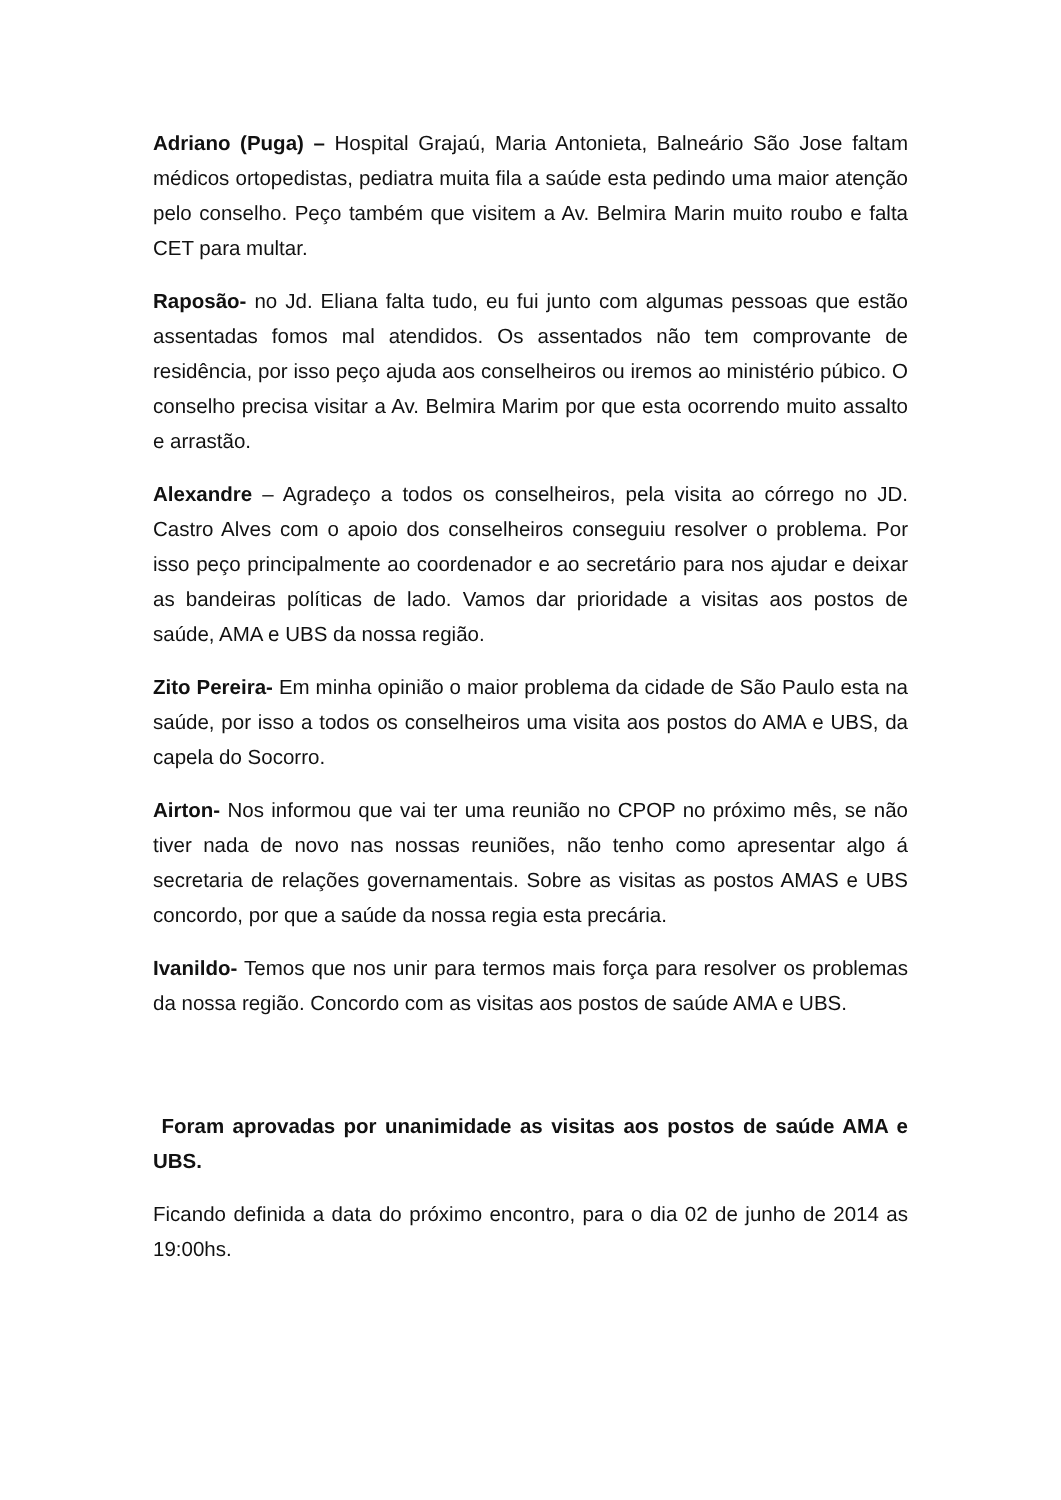Adriano (Puga) – Hospital Grajaú, Maria Antonieta, Balneário São Jose faltam médicos ortopedistas, pediatra muita fila a saúde esta pedindo uma maior atenção pelo conselho. Peço também que visitem a Av. Belmira Marin muito roubo e falta CET para multar.
Raposão- no Jd. Eliana falta tudo, eu fui junto com algumas pessoas que estão assentadas fomos mal atendidos. Os assentados não tem comprovante de residência, por isso peço ajuda aos conselheiros ou iremos ao ministério púbico. O conselho precisa visitar a Av. Belmira Marim por que esta ocorrendo muito assalto e arrastão.
Alexandre – Agradeço a todos os conselheiros, pela visita ao córrego no JD. Castro Alves com o apoio dos conselheiros conseguiu resolver o problema. Por isso peço principalmente ao coordenador e ao secretário para nos ajudar e deixar as bandeiras políticas de lado. Vamos dar prioridade a visitas aos postos de saúde, AMA e UBS da nossa região.
Zito Pereira- Em minha opinião o maior problema da cidade de São Paulo esta na saúde, por isso a todos os conselheiros uma visita aos postos do AMA e UBS, da capela do Socorro.
Airton- Nos informou que vai ter uma reunião no CPOP no próximo mês, se não tiver nada de novo nas nossas reuniões, não tenho como apresentar algo á secretaria de relações governamentais. Sobre as visitas as postos AMAS e UBS concordo, por que a saúde da nossa regia esta precária.
Ivanildo- Temos que nos unir para termos mais força para resolver os problemas da nossa região. Concordo com as visitas aos postos de saúde AMA e UBS.
Foram aprovadas por unanimidade as visitas aos postos de saúde AMA e UBS.
Ficando definida a data do próximo encontro, para o dia 02 de junho de 2014 as 19:00hs.